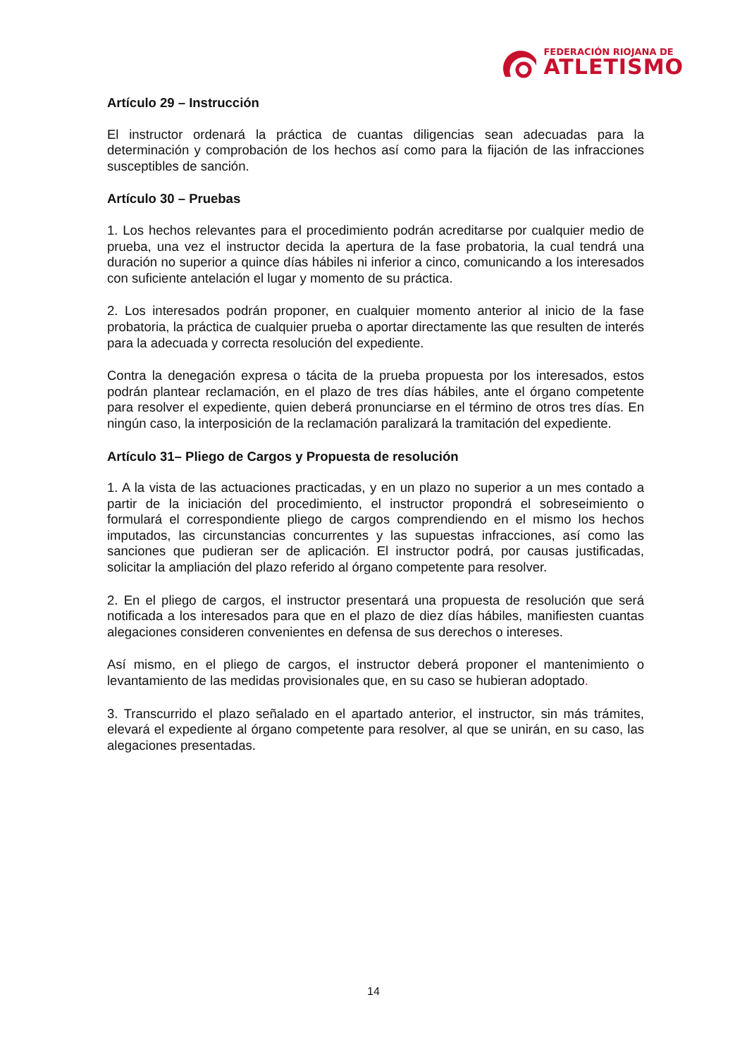FEDERACIÓN RIOJANA DE
ATLETISMO
Artículo 29 – Instrucción
El instructor ordenará la práctica de cuantas diligencias sean adecuadas para la determinación y comprobación de los hechos así como para la fijación de las infracciones susceptibles de sanción.
Artículo 30 – Pruebas
1. Los hechos relevantes para el procedimiento podrán acreditarse por cualquier medio de prueba, una vez el instructor decida la apertura de la fase probatoria, la cual tendrá una duración no superior a quince días hábiles ni inferior a cinco, comunicando a los interesados con suficiente antelación el lugar y momento de su práctica.
2. Los interesados podrán proponer, en cualquier momento anterior al inicio de la fase probatoria, la práctica de cualquier prueba o aportar directamente las que resulten de interés para la adecuada y correcta resolución del expediente.
Contra la denegación expresa o tácita de la prueba propuesta por los interesados, estos podrán plantear reclamación, en el plazo de tres días hábiles, ante el órgano competente para resolver el expediente, quien deberá pronunciarse en el término de otros tres días. En ningún caso, la interposición de la reclamación paralizará la tramitación del expediente.
Artículo 31– Pliego de Cargos y Propuesta de resolución
1. A la vista de las actuaciones practicadas, y en un plazo no superior a un mes contado a partir de la iniciación del procedimiento, el instructor propondrá el sobreseimiento o formulará el correspondiente pliego de cargos comprendiendo en el mismo los hechos imputados, las circunstancias concurrentes y las supuestas infracciones, así como las sanciones que pudieran ser de aplicación. El instructor podrá, por causas justificadas, solicitar la ampliación del plazo referido al órgano competente para resolver.
2. En el pliego de cargos, el instructor presentará una propuesta de resolución que será notificada a los interesados para que en el plazo de diez días hábiles, manifiesten cuantas alegaciones consideren convenientes en defensa de sus derechos o intereses.
Así mismo, en el pliego de cargos, el instructor deberá proponer el mantenimiento o levantamiento de las medidas provisionales que, en su caso se hubieran adoptado.
3. Transcurrido el plazo señalado en el apartado anterior, el instructor, sin más trámites, elevará el expediente al órgano competente para resolver, al que se unirán, en su caso, las alegaciones presentadas.
14